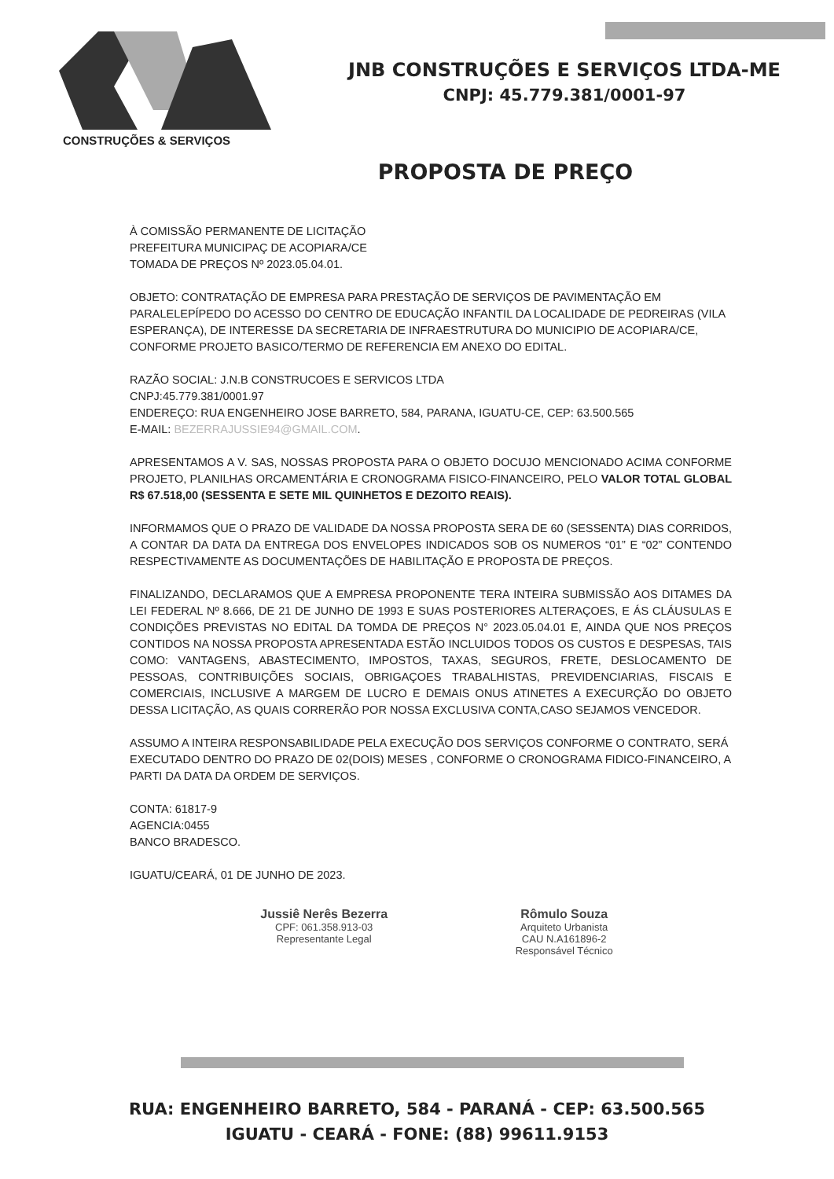CONSTRUÇÕES & SERVIÇOS
JNB CONSTRUÇÕES E SERVIÇOS LTDA-ME
CNPJ: 45.779.381/0001-97
PROPOSTA DE PREÇO
À COMISSÃO PERMANENTE DE LICITAÇÃO
PREFEITURA MUNICIPAÇ DE ACOPIARA/CE
TOMADA DE PREÇOS Nº 2023.05.04.01.
OBJETO: CONTRATAÇÃO DE EMPRESA PARA PRESTAÇÃO DE SERVIÇOS DE PAVIMENTAÇÃO EM PARALELEPÍPEDO DO ACESSO DO CENTRO DE EDUCAÇÃO INFANTIL DA LOCALIDADE DE PEDREIRAS (VILA ESPERANÇA), DE INTERESSE DA SECRETARIA DE INFRAESTRUTURA DO MUNICIPIO DE ACOPIARA/CE, CONFORME PROJETO BASICO/TERMO DE REFERENCIA EM ANEXO DO EDITAL.
RAZÃO SOCIAL: J.N.B CONSTRUCOES E SERVICOS LTDA
CNPJ:45.779.381/0001.97
ENDEREÇO: RUA ENGENHEIRO JOSE BARRETO, 584, PARANA, IGUATU-CE, CEP: 63.500.565
E-MAIL: BEZERRAJUSSIE94@GMAIL.COM.
APRESENTAMOS A V. SAS, NOSSAS PROPOSTA PARA O OBJETO DOCUJO MENCIONADO ACIMA CONFORME PROJETO, PLANILHAS ORCAMENTÁRIA E CRONOGRAMA FISICO-FINANCEIRO, PELO VALOR TOTAL GLOBAL R$ 67.518,00 (SESSENTA E SETE MIL QUINHETOS E DEZOITO REAIS).
INFORMAMOS QUE O PRAZO DE VALIDADE DA NOSSA PROPOSTA SERA DE 60 (SESSENTA) DIAS CORRIDOS, A CONTAR DA DATA DA ENTREGA DOS ENVELOPES INDICADOS SOB OS NUMEROS “01” E “02” CONTENDO RESPECTIVAMENTE AS DOCUMENTAÇÕES DE HABILITAÇÃO E PROPOSTA DE PREÇOS.
FINALIZANDO, DECLARAMOS QUE A EMPRESA PROPONENTE TERA INTEIRA SUBMISSÃO AOS DITAMES DA LEI FEDERAL Nº 8.666, DE 21 DE JUNHO DE 1993 E SUAS POSTERIORES ALTERAÇOES, E ÁS CLÁUSULAS E CONDIÇÕES PREVISTAS NO EDITAL DA TOMDA DE PREÇOS N° 2023.05.04.01 E, AINDA QUE NOS PREÇOS CONTIDOS NA NOSSA PROPOSTA APRESENTADA ESTÃO INCLUIDOS TODOS OS CUSTOS E DESPESAS, TAIS COMO: VANTAGENS, ABASTECIMENTO, IMPOSTOS, TAXAS, SEGUROS, FRETE, DESLOCAMENTO DE PESSOAS, CONTRIBUIÇÕES SOCIAIS, OBRIGAÇOES TRABALHISTAS, PREVIDENCIARIAS, FISCAIS E COMERCIAIS, INCLUSIVE A MARGEM DE LUCRO E DEMAIS ONUS ATINETES A EXECURÇÃO DO OBJETO DESSA LICITAÇÃO, AS QUAIS CORRERÃO POR NOSSA EXCLUSIVA CONTA,CASO SEJAMOS VENCEDOR.
ASSUMO A INTEIRA RESPONSABILIDADE PELA EXECUÇÃO DOS SERVIÇOS CONFORME O CONTRATO, SERÁ EXECUTADO DENTRO DO PRAZO DE 02(DOIS) MESES , CONFORME O CRONOGRAMA FIDICO-FINANCEIRO, A PARTI DA DATA DA ORDEM DE SERVIÇOS.
CONTA: 61817-9
AGENCIA:0455
BANCO BRADESCO.
IGUATU/CEARÁ, 01 DE JUNHO DE 2023.
Jussiê Nerês Bezerra
CPF: 061.358.913-03
Representante Legal
Rômulo Souza
Arquiteto Urbanista
CAU N.A161896-2
Responsável Técnico
RUA: ENGENHEIRO BARRETO, 584 - PARANÁ - CEP: 63.500.565
IGUATU - CEARÁ - FONE: (88) 99611.9153